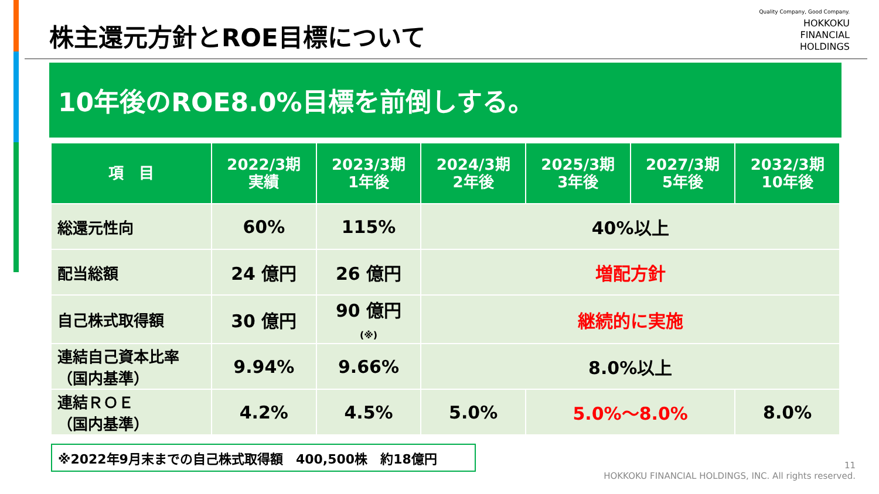株主還元方針とROE目標について
Quality Company, Good Company.
HOKKOKU
FINANCIAL
HOLDINGS
10年後のROE8.0%目標を前倒しする。
| 項 目 | 2022/3期 実績 | 2023/3期 1年後 | 2024/3期 2年後 | 2025/3期 3年後 | 2027/3期 5年後 | 2032/3期 10年後 |
| --- | --- | --- | --- | --- | --- | --- |
| 総還元性向 | 60% | 115% | 40%以上 | | | |
| 配当総額 | 24 億円 | 26 億円 | 増配方針 | | | |
| 自己株式取得額 | 30 億円 | 90 億円 (※) | 継続的に実施 | | | |
| 連結自己資本比率 （国内基準） | 9.94% | 9.66% | 8.0%以上 | | | |
| 連結ＲＯＥ （国内基準） | 4.2% | 4.5% | 5.0% | 5.0%～8.0% | | 8.0% |
※2022年9月末までの自己株式取得額　400,500株　約18億円
11
HOKKOKU FINANCIAL HOLDINGS, INC. All rights reserved.